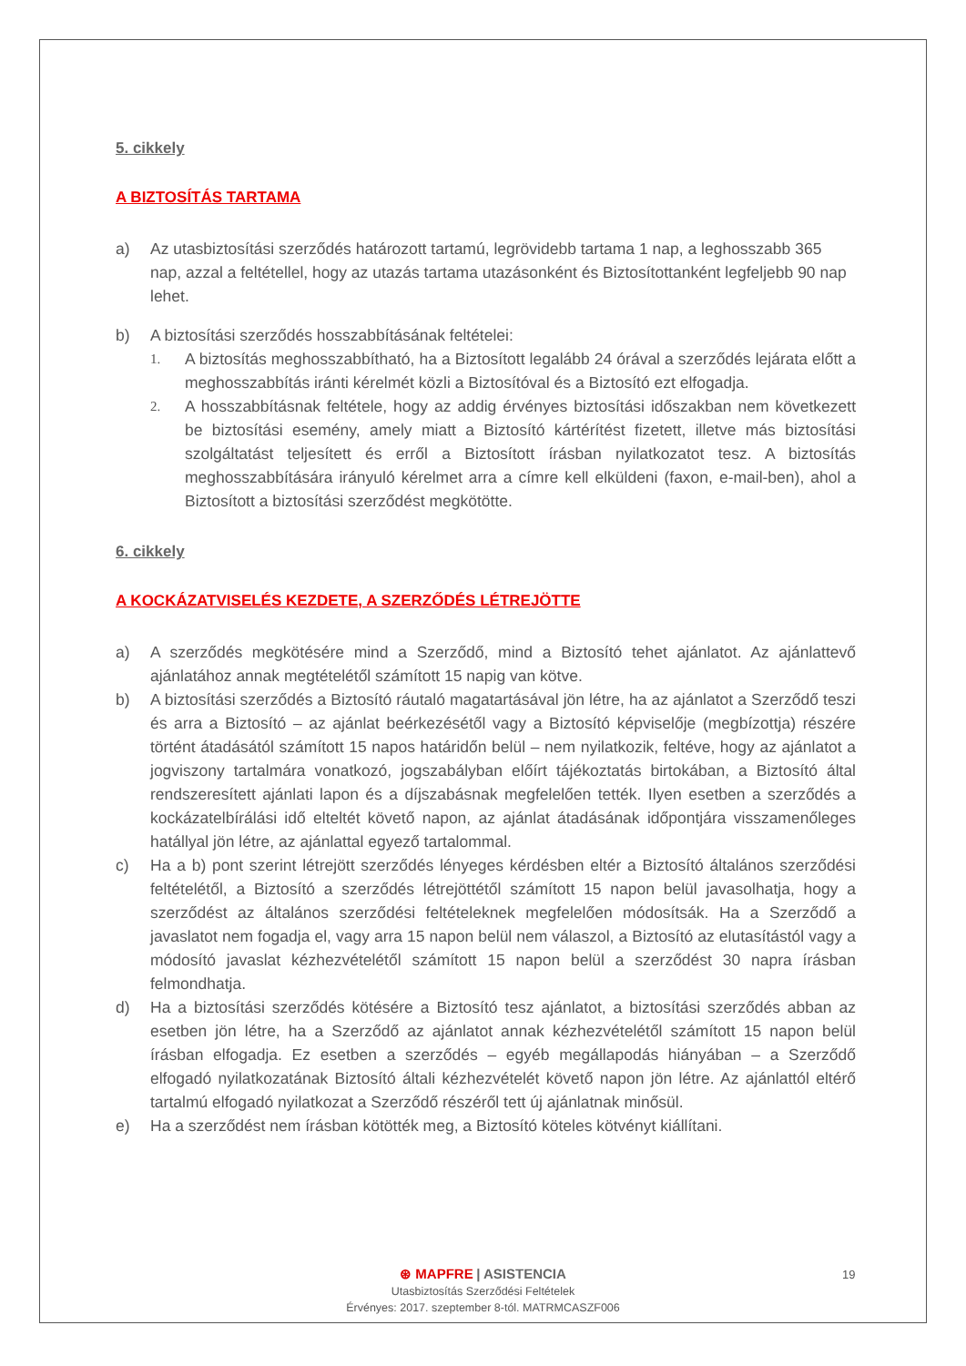5. cikkely
A BIZTOSÍTÁS TARTAMA
a) Az utasbiztosítási szerződés határozott tartamú, legrövidebb tartama 1 nap, a leghosszabb 365 nap, azzal a feltétellel, hogy az utazás tartama utazásonként és Biztosítottanként legfeljebb 90 nap lehet.
b) A biztosítási szerződés hosszabbításának feltételei:
1. A biztosítás meghosszabbítható, ha a Biztosított legalább 24 órával a szerződés lejárata előtt a meghosszabbítás iránti kérelmét közli a Biztosítóval és a Biztosító ezt elfogadja.
2. A hosszabbításnak feltétele, hogy az addig érvényes biztosítási időszakban nem következett be biztosítási esemény, amely miatt a Biztosító kártérítést fizetett, illetve más biztosítási szolgáltatást teljesített és erről a Biztosított írásban nyilatkozatot tesz. A biztosítás meghosszabbítására irányuló kérelmet arra a címre kell elküldeni (faxon, e-mail-ben), ahol a Biztosított a biztosítási szerződést megkötötte.
6. cikkely
A KOCKÁZATVISELÉS KEZDETE, A SZERZŐDÉS LÉTREJÖTTE
a) A szerződés megkötésére mind a Szerződő, mind a Biztosító tehet ajánlatot. Az ajánlattevő ajánlatához annak megtételétől számított 15 napig van kötve.
b) A biztosítási szerződés a Biztosító ráutaló magatartásával jön létre, ha az ajánlatot a Szerződő teszi és arra a Biztosító – az ajánlat beérkezésétől vagy a Biztosító képviselője (megbízottja) részére történt átadásától számított 15 napos határidőn belül – nem nyilatkozik, feltéve, hogy az ajánlatot a jogviszony tartalmára vonatkozó, jogszabályban előírt tájékoztatás birtokában, a Biztosító által rendszeresített ajánlati lapon és a díjszabásnak megfelelően tették. Ilyen esetben a szerződés a kockázatelbírálási idő elteltét követő napon, az ajánlat átadásának időpontjára visszamenőleges hatállyal jön létre, az ajánlattal egyező tartalommal.
c) Ha a b) pont szerint létrejött szerződés lényeges kérdésben eltér a Biztosító általános szerződési feltételétől, a Biztosító a szerződés létrejöttétől számított 15 napon belül javasolhatja, hogy a szerződést az általános szerződési feltételeknek megfelelően módosítsák. Ha a Szerződő a javaslatot nem fogadja el, vagy arra 15 napon belül nem válaszol, a Biztosító az elutasítástól vagy a módosító javaslat kézhezvételétől számított 15 napon belül a szerződést 30 napra írásban felmondhatja.
d) Ha a biztosítási szerződés kötésére a Biztosító tesz ajánlatot, a biztosítási szerződés abban az esetben jön létre, ha a Szerződő az ajánlatot annak kézhezvételétől számított 15 napon belül írásban elfogadja. Ez esetben a szerződés – egyéb megállapodás hiányában – a Szerződő elfogadó nyilatkozatának Biztosító általi kézhezvételét követő napon jön létre. Az ajánlattól eltérő tartalmú elfogadó nyilatkozat a Szerződő részéről tett új ajánlatnak minősül.
e) Ha a szerződést nem írásban kötötték meg, a Biztosító köteles kötvényt kiállítani.
⊛ MAPFRE | ASISTENCIA
Utasbiztosítás Szerződési Feltételek
Érvényes: 2017. szeptember 8-tól. MATRMCASZF006
19